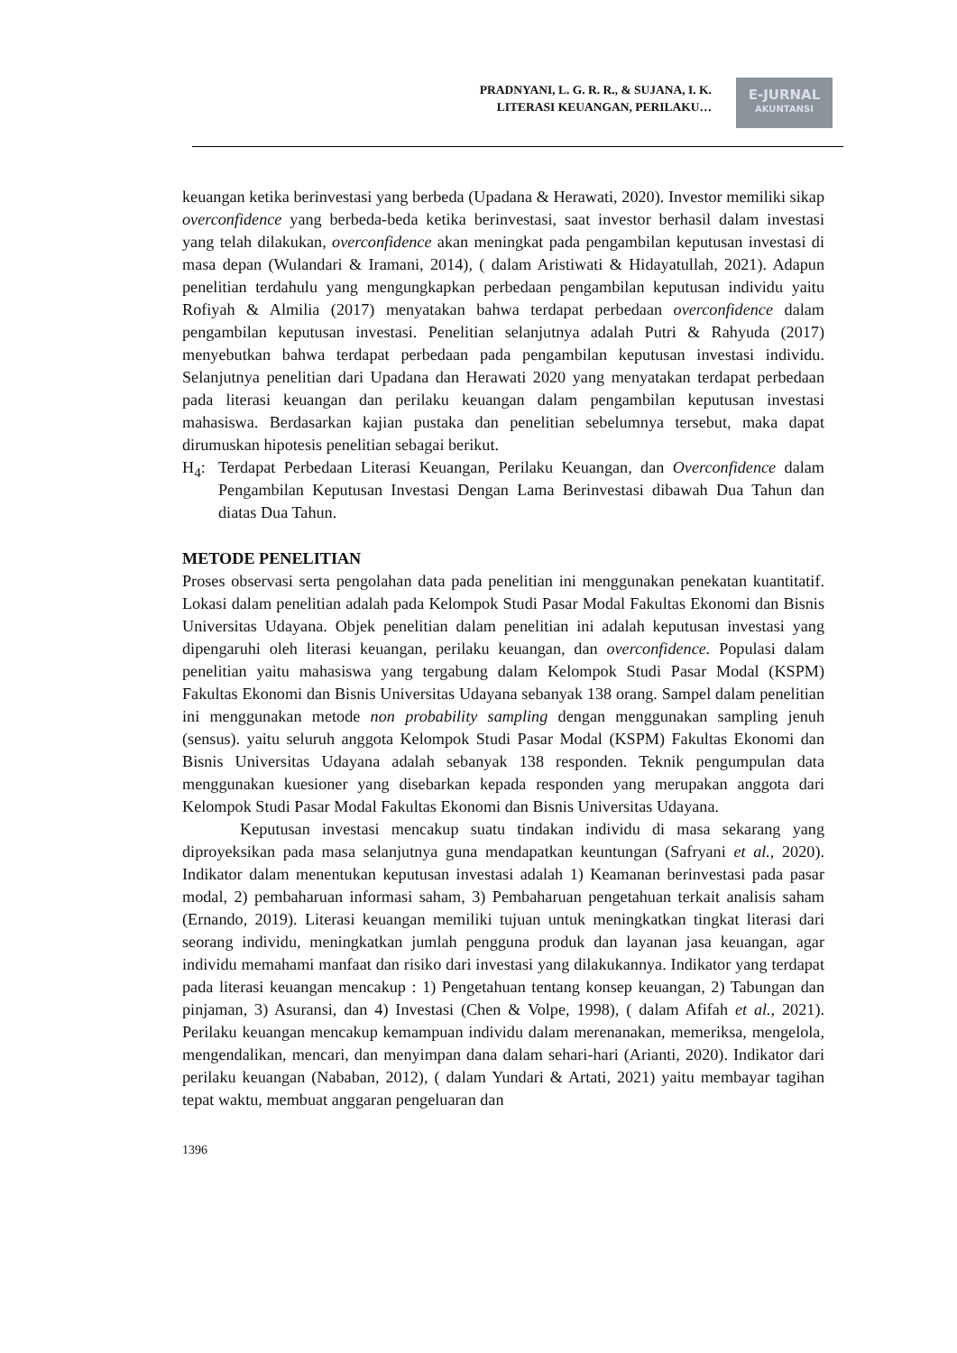PRADNYANI, L. G. R. R., & SUJANA, I. K.
LITERASI KEUANGAN, PERILAKU…
E-JURNAL
AKUNTANSI
keuangan ketika berinvestasi yang berbeda (Upadana & Herawati, 2020). Investor memiliki sikap overconfidence yang berbeda-beda ketika berinvestasi, saat investor berhasil dalam investasi yang telah dilakukan, overconfidence akan meningkat pada pengambilan keputusan investasi di masa depan (Wulandari & Iramani, 2014), ( dalam Aristiwati & Hidayatullah, 2021). Adapun penelitian terdahulu yang mengungkapkan perbedaan pengambilan keputusan individu yaitu Rofiyah & Almilia (2017) menyatakan bahwa terdapat perbedaan overconfidence dalam pengambilan keputusan investasi. Penelitian selanjutnya adalah Putri & Rahyuda (2017) menyebutkan bahwa terdapat perbedaan pada pengambilan keputusan investasi individu. Selanjutnya penelitian dari Upadana dan Herawati 2020 yang menyatakan terdapat perbedaan pada literasi keuangan dan perilaku keuangan dalam pengambilan keputusan investasi mahasiswa. Berdasarkan kajian pustaka dan penelitian sebelumnya tersebut, maka dapat dirumuskan hipotesis penelitian sebagai berikut.
H<sub>4</sub>: Terdapat Perbedaan Literasi Keuangan, Perilaku Keuangan, dan Overconfidence dalam Pengambilan Keputusan Investasi Dengan Lama Berinvestasi dibawah Dua Tahun dan diatas Dua Tahun.
METODE PENELITIAN
Proses observasi serta pengolahan data pada penelitian ini menggunakan penekatan kuantitatif. Lokasi dalam penelitian adalah pada Kelompok Studi Pasar Modal Fakultas Ekonomi dan Bisnis Universitas Udayana. Objek penelitian dalam penelitian ini adalah keputusan investasi yang dipengaruhi oleh literasi keuangan, perilaku keuangan, dan overconfidence. Populasi dalam penelitian yaitu mahasiswa yang tergabung dalam Kelompok Studi Pasar Modal (KSPM) Fakultas Ekonomi dan Bisnis Universitas Udayana sebanyak 138 orang. Sampel dalam penelitian ini menggunakan metode non probability sampling dengan menggunakan sampling jenuh (sensus). yaitu seluruh anggota Kelompok Studi Pasar Modal (KSPM) Fakultas Ekonomi dan Bisnis Universitas Udayana adalah sebanyak 138 responden. Teknik pengumpulan data menggunakan kuesioner yang disebarkan kepada responden yang merupakan anggota dari Kelompok Studi Pasar Modal Fakultas Ekonomi dan Bisnis Universitas Udayana.
Keputusan investasi mencakup suatu tindakan individu di masa sekarang yang diproyeksikan pada masa selanjutnya guna mendapatkan keuntungan (Safryani et al., 2020). Indikator dalam menentukan keputusan investasi adalah 1) Keamanan berinvestasi pada pasar modal, 2) pembaharuan informasi saham, 3) Pembaharuan pengetahuan terkait analisis saham (Ernando, 2019). Literasi keuangan memiliki tujuan untuk meningkatkan tingkat literasi dari seorang individu, meningkatkan jumlah pengguna produk dan layanan jasa keuangan, agar individu memahami manfaat dan risiko dari investasi yang dilakukannya. Indikator yang terdapat pada literasi keuangan mencakup : 1) Pengetahuan tentang konsep keuangan, 2) Tabungan dan pinjaman, 3) Asuransi, dan 4) Investasi (Chen & Volpe, 1998), ( dalam Afifah et al., 2021). Perilaku keuangan mencakup kemampuan individu dalam merenanakan, memeriksa, mengelola, mengendalikan, mencari, dan menyimpan dana dalam sehari-hari (Arianti, 2020). Indikator dari perilaku keuangan (Nababan, 2012), ( dalam Yundari & Artati, 2021) yaitu membayar tagihan tepat waktu, membuat anggaran pengeluaran dan
1396